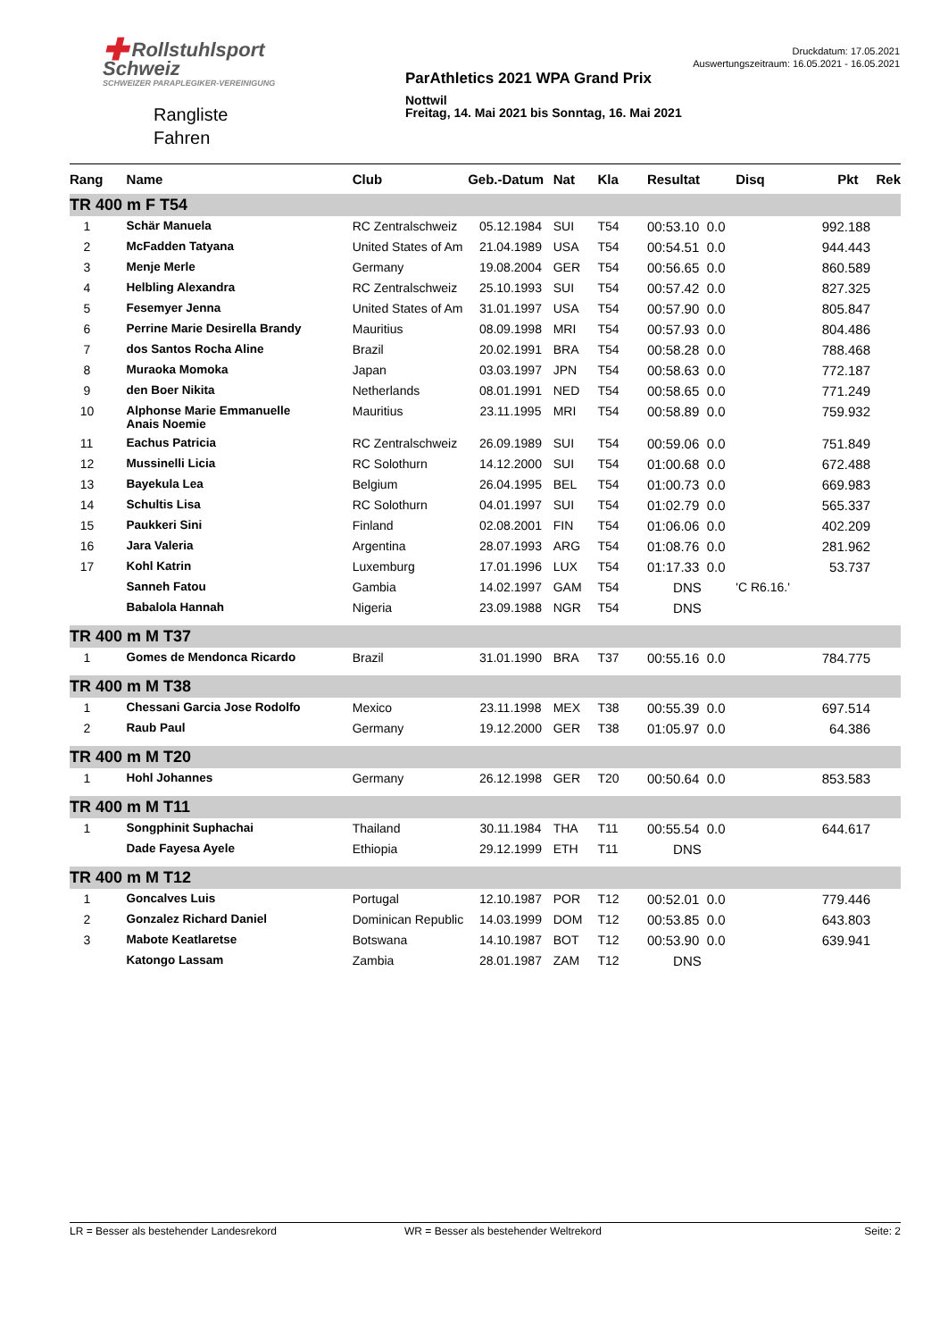✚ Rollstuhlsport
Schweiz
SCHWEIZER PARAPLEGIKER-VEREINIGUNG
Rangliste
Fahren
Druckdatum: 17.05.2021
Auswertungszeitraum: 16.05.2021 - 16.05.2021
ParAthletics 2021 WPA Grand Prix
Nottwil
Freitag, 14. Mai 2021 bis Sonntag, 16. Mai 2021
| Rang | Name | Club | Geb.-Datum | Nat | Kla | Resultat | Disq | Pkt | Rek |
| --- | --- | --- | --- | --- | --- | --- | --- | --- | --- |
| TR 400 m F T54 | | | | | | | | | |
| 1 | Schär Manuela | RC Zentralschweiz | 05.12.1984 | SUI | T54 | 00:53.10 0.0 | | 992.188 | |
| 2 | McFadden Tatyana | United States of Am | 21.04.1989 | USA | T54 | 00:54.51 0.0 | | 944.443 | |
| 3 | Menje Merle | Germany | 19.08.2004 | GER | T54 | 00:56.65 0.0 | | 860.589 | |
| 4 | Helbling Alexandra | RC Zentralschweiz | 25.10.1993 | SUI | T54 | 00:57.42 0.0 | | 827.325 | |
| 5 | Fesemyer Jenna | United States of Am | 31.01.1997 | USA | T54 | 00:57.90 0.0 | | 805.847 | |
| 6 | Perrine Marie Desirella Brandy | Mauritius | 08.09.1998 | MRI | T54 | 00:57.93 0.0 | | 804.486 | |
| 7 | dos Santos Rocha Aline | Brazil | 20.02.1991 | BRA | T54 | 00:58.28 0.0 | | 788.468 | |
| 8 | Muraoka Momoka | Japan | 03.03.1997 | JPN | T54 | 00:58.63 0.0 | | 772.187 | |
| 9 | den Boer Nikita | Netherlands | 08.01.1991 | NED | T54 | 00:58.65 0.0 | | 771.249 | |
| 10 | Alphonse Marie Emmanuelle Anais Noemie | Mauritius | 23.11.1995 | MRI | T54 | 00:58.89 0.0 | | 759.932 | |
| 11 | Eachus Patricia | RC Zentralschweiz | 26.09.1989 | SUI | T54 | 00:59.06 0.0 | | 751.849 | |
| 12 | Mussinelli Licia | RC Solothurn | 14.12.2000 | SUI | T54 | 01:00.68 0.0 | | 672.488 | |
| 13 | Bayekula Lea | Belgium | 26.04.1995 | BEL | T54 | 01:00.73 0.0 | | 669.983 | |
| 14 | Schultis Lisa | RC Solothurn | 04.01.1997 | SUI | T54 | 01:02.79 0.0 | | 565.337 | |
| 15 | Paukkeri Sini | Finland | 02.08.2001 | FIN | T54 | 01:06.06 0.0 | | 402.209 | |
| 16 | Jara Valeria | Argentina | 28.07.1993 | ARG | T54 | 01:08.76 0.0 | | 281.962 | |
| 17 | Kohl Katrin | Luxemburg | 17.01.1996 | LUX | T54 | 01:17.33 0.0 | | 53.737 | |
| | Sanneh Fatou | Gambia | 14.02.1997 | GAM | T54 | DNS | 'C R6.16.' | | |
| | Babalola Hannah | Nigeria | 23.09.1988 | NGR | T54 | DNS | | | |
| TR 400 m M T37 | | | | | | | | | |
| 1 | Gomes de Mendonca Ricardo | Brazil | 31.01.1990 | BRA | T37 | 00:55.16 0.0 | | 784.775 | |
| TR 400 m M T38 | | | | | | | | | |
| 1 | Chessani Garcia Jose Rodolfo | Mexico | 23.11.1998 | MEX | T38 | 00:55.39 0.0 | | 697.514 | |
| 2 | Raub Paul | Germany | 19.12.2000 | GER | T38 | 01:05.97 0.0 | | 64.386 | |
| TR 400 m M T20 | | | | | | | | | |
| 1 | Hohl Johannes | Germany | 26.12.1998 | GER | T20 | 00:50.64 0.0 | | 853.583 | |
| TR 400 m M T11 | | | | | | | | | |
| 1 | Songphinit Suphachai | Thailand | 30.11.1984 | THA | T11 | 00:55.54 0.0 | | 644.617 | |
| | Dade Fayesa Ayele | Ethiopia | 29.12.1999 | ETH | T11 | DNS | | | |
| TR 400 m M T12 | | | | | | | | | |
| 1 | Goncalves Luis | Portugal | 12.10.1987 | POR | T12 | 00:52.01 0.0 | | 779.446 | |
| 2 | Gonzalez Richard Daniel | Dominican Republic | 14.03.1999 | DOM | T12 | 00:53.85 0.0 | | 643.803 | |
| 3 | Mabote Keatlaretse | Botswana | 14.10.1987 | BOT | T12 | 00:53.90 0.0 | | 639.941 | |
| | Katongo Lassam | Zambia | 28.01.1987 | ZAM | T12 | DNS | | | |
LR = Besser als bestehender Landesrekord WR = Besser als bestehender Weltrekord Seite: 2